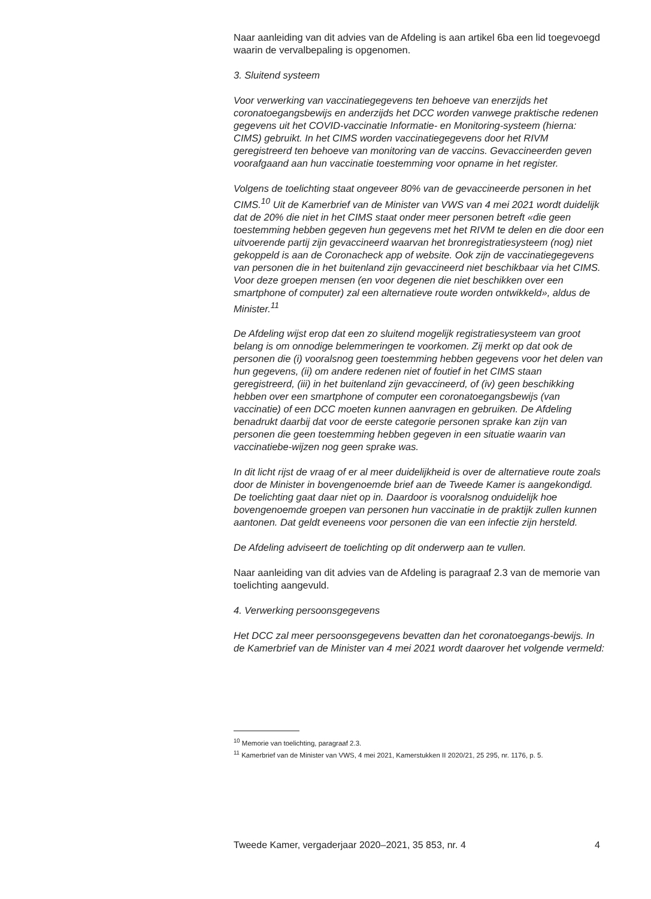Naar aanleiding van dit advies van de Afdeling is aan artikel 6ba een lid toegevoegd waarin de vervalbepaling is opgenomen.
3. Sluitend systeem
Voor verwerking van vaccinatiegegevens ten behoeve van enerzijds het coronatoegangsbewijs en anderzijds het DCC worden vanwege praktische redenen gegevens uit het COVID-vaccinatie Informatie- en Monitoring-systeem (hierna: CIMS) gebruikt. In het CIMS worden vaccinatiegegevens door het RIVM geregistreerd ten behoeve van monitoring van de vaccins. Gevaccineerden geven voorafgaand aan hun vaccinatie toestemming voor opname in het register.
Volgens de toelichting staat ongeveer 80% van de gevaccineerde personen in het CIMS.<sup>10</sup> Uit de Kamerbrief van de Minister van VWS van 4 mei 2021 wordt duidelijk dat de 20% die niet in het CIMS staat onder meer personen betreft «die geen toestemming hebben gegeven hun gegevens met het RIVM te delen en die door een uitvoerende partij zijn gevaccineerd waarvan het bronregistratiesysteem (nog) niet gekoppeld is aan de Coronacheck app of website. Ook zijn de vaccinatiegegevens van personen die in het buitenland zijn gevaccineerd niet beschikbaar via het CIMS. Voor deze groepen mensen (en voor degenen die niet beschikken over een smartphone of computer) zal een alternatieve route worden ontwikkeld», aldus de Minister.<sup>11</sup>
De Afdeling wijst erop dat een zo sluitend mogelijk registratiesysteem van groot belang is om onnodige belemmeringen te voorkomen. Zij merkt op dat ook de personen die (i) vooralsnog geen toestemming hebben gegevens voor het delen van hun gegevens, (ii) om andere redenen niet of foutief in het CIMS staan geregistreerd, (iii) in het buitenland zijn gevaccineerd, of (iv) geen beschikking hebben over een smartphone of computer een coronatoegangsbewijs (van vaccinatie) of een DCC moeten kunnen aanvragen en gebruiken. De Afdeling benadrukt daarbij dat voor de eerste categorie personen sprake kan zijn van personen die geen toestemming hebben gegeven in een situatie waarin van vaccinatiebe-wijzen nog geen sprake was.
In dit licht rijst de vraag of er al meer duidelijkheid is over de alternatieve route zoals door de Minister in bovengenoemde brief aan de Tweede Kamer is aangekondigd. De toelichting gaat daar niet op in. Daardoor is vooralsnog onduidelijk hoe bovengenoemde groepen van personen hun vaccinatie in de praktijk zullen kunnen aantonen. Dat geldt eveneens voor personen die van een infectie zijn hersteld.
De Afdeling adviseert de toelichting op dit onderwerp aan te vullen.
Naar aanleiding van dit advies van de Afdeling is paragraaf 2.3 van de memorie van toelichting aangevuld.
4. Verwerking persoonsgegevens
Het DCC zal meer persoonsgegevens bevatten dan het coronatoegangs-bewijs. In de Kamerbrief van de Minister van 4 mei 2021 wordt daarover het volgende vermeld:
<sup>10</sup> Memorie van toelichting, paragraaf 2.3.
<sup>11</sup> Kamerbrief van de Minister van VWS, 4 mei 2021, Kamerstukken II 2020/21, 25 295, nr. 1176, p. 5.
Tweede Kamer, vergaderjaar 2020–2021, 35 853, nr. 4 4